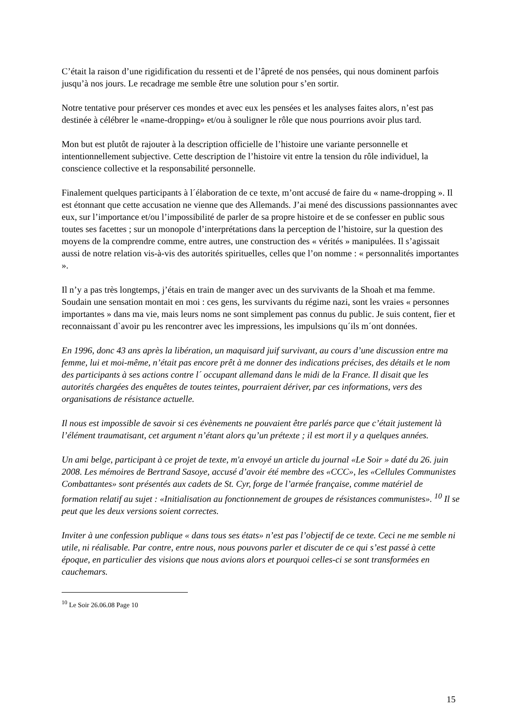C’était la raison d’une rigidification du ressenti et de l’âpreté de nos pensées, qui nous dominent parfois jusqu’à nos jours. Le recadrage me semble être une solution pour s’en sortir.
Notre tentative pour préserver ces mondes et avec eux les pensées et les analyses faites alors, n’est pas destinée à célébrer le «name-dropping» et/ou à souligner le rôle que nous pourrions avoir plus tard.
Mon but est plutôt de rajouter à la description officielle de l’histoire une variante personnelle et intentionnellement subjective. Cette description de l’histoire vit entre la tension du rôle individuel, la conscience collective et la responsabilité personnelle.
Finalement quelques participants à l´élaboration de ce texte, m’ont accusé de faire du « name-dropping ». Il est étonnant que cette accusation ne vienne que des Allemands. J’ai mené des discussions passionnantes avec eux, sur l’importance et/ou l’impossibilité de parler de sa propre histoire et de se confesser en public sous toutes ses facettes ; sur un monopole d’interprétations dans la perception de l’histoire, sur la question des moyens de la comprendre comme, entre autres, une construction des « vérités » manipulées. Il s’agissait aussi de notre relation vis-à-vis des autorités spirituelles, celles que l’on nomme : « personnalités importantes ».
Il n’y a pas très longtemps, j’étais en train de manger avec un des survivants de la Shoah et ma femme. Soudain une sensation montait en moi : ces gens, les survivants du régime nazi, sont les vraies « personnes importantes » dans ma vie, mais leurs noms ne sont simplement pas connus du public. Je suis content, fier et reconnaissant d`avoir pu les rencontrer avec les impressions, les impulsions qu´ils m´ont données.
En 1996, donc 43 ans après la libération, un maquisard juif survivant, au cours d’une discussion entre ma femme, lui et moi-même, n’était pas encore prêt à me donner des indications précises, des détails et le nom des participants à ses actions contre l´ occupant allemand dans le midi de la France. Il disait que les autorités chargées des enquêtes de toutes teintes, pourraient dériver, par ces informations, vers des organisations de résistance actuelle.
Il nous est impossible de savoir si ces évènements ne pouvaient être parlés parce que c’était justement là l’élément traumatisant, cet argument n’étant alors qu’un prétexte ; il est mort il y a quelques années.
Un ami belge, participant à ce projet de texte, m'a envoyé un article du journal «Le Soir » daté du 26. juin 2008. Les mémoires de Bertrand Sasoye, accusé d’avoir été membre des «CCC», les «Cellules Communistes Combattantes» sont présentés aux cadets de St. Cyr, forge de l’armée française, comme matériel de formation relatif au sujet : «Initialisation au fonctionnement de groupes de résistances communistes». <sup>10</sup> Il se peut que les deux versions soient correctes.
Inviter à une confession publique « dans tous ses états» n’est pas l’objectif de ce texte. Ceci ne me semble ni utile, ni réalisable. Par contre, entre nous, nous pouvons parler et discuter de ce qui s’est passé à cette époque, en particulier des visions que nous avions alors et pourquoi celles-ci se sont transformées en cauchemars.
<sup>10</sup> Le Soir 26.06.08 Page 10
15